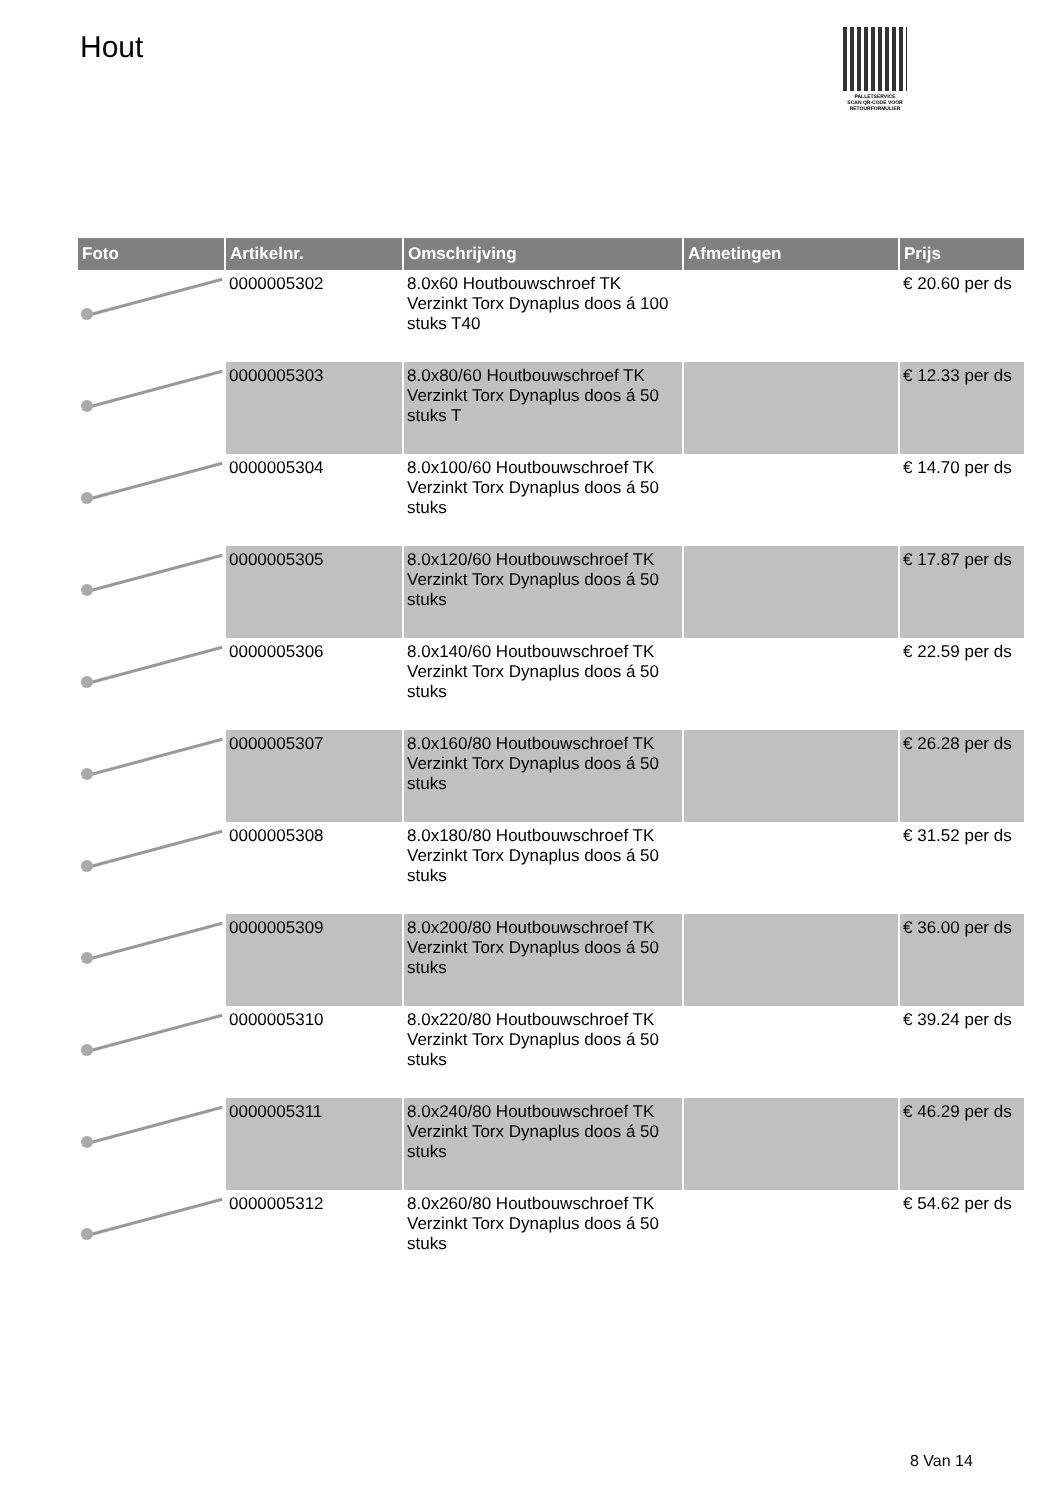Hout
PALLETSERVICE
SCAN QR-CODE VOOR RETOURFORMULIER
| Foto | Artikelnr. | Omschrijving | Afmetingen | Prijs |
| --- | --- | --- | --- | --- |
| | 0000005302 | 8.0x60 Houtbouwschroef TK Verzinkt Torx Dynaplus doos á 100 stuks T40 | | € 20.60 per ds |
| | 0000005303 | 8.0x80/60 Houtbouwschroef TK Verzinkt Torx Dynaplus doos á 50 stuks T | | € 12.33 per ds |
| | 0000005304 | 8.0x100/60 Houtbouwschroef TK Verzinkt Torx Dynaplus doos á 50 stuks | | € 14.70 per ds |
| | 0000005305 | 8.0x120/60 Houtbouwschroef TK Verzinkt Torx Dynaplus doos á 50 stuks | | € 17.87 per ds |
| | 0000005306 | 8.0x140/60 Houtbouwschroef TK Verzinkt Torx Dynaplus doos á 50 stuks | | € 22.59 per ds |
| | 0000005307 | 8.0x160/80 Houtbouwschroef TK Verzinkt Torx Dynaplus doos á 50 stuks | | € 26.28 per ds |
| | 0000005308 | 8.0x180/80 Houtbouwschroef TK Verzinkt Torx Dynaplus doos á 50 stuks | | € 31.52 per ds |
| | 0000005309 | 8.0x200/80 Houtbouwschroef TK Verzinkt Torx Dynaplus doos á 50 stuks | | € 36.00 per ds |
| | 0000005310 | 8.0x220/80 Houtbouwschroef TK Verzinkt Torx Dynaplus doos á 50 stuks | | € 39.24 per ds |
| | 0000005311 | 8.0x240/80 Houtbouwschroef TK Verzinkt Torx Dynaplus doos á 50 stuks | | € 46.29 per ds |
| | 0000005312 | 8.0x260/80 Houtbouwschroef TK Verzinkt Torx Dynaplus doos á 50 stuks | | € 54.62 per ds |
8 Van 14